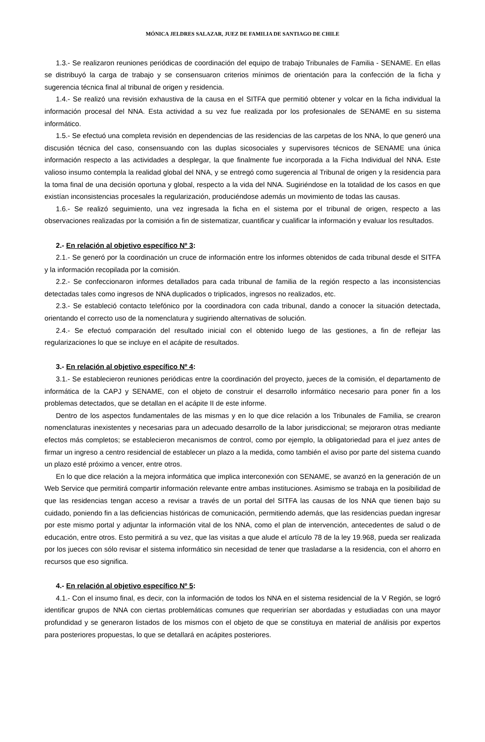MÓNICA JELDRES SALAZAR, JUEZ DE FAMILIA DE SANTIAGO DE CHILE
1.3.- Se realizaron reuniones periódicas de coordinación del equipo de trabajo Tribunales de Familia - SENAME. En ellas se distribuyó la carga de trabajo y se consensuaron criterios mínimos de orientación para la confección de la ficha y sugerencia técnica final al tribunal de origen y residencia.
1.4.- Se realizó una revisión exhaustiva de la causa en el SITFA que permitió obtener y volcar en la ficha individual la información procesal del NNA. Esta actividad a su vez fue realizada por los profesionales de SENAME en su sistema informático.
1.5.- Se efectuó una completa revisión en dependencias de las residencias de las carpetas de los NNA, lo que generó una discusión técnica del caso, consensuando con las duplas sicosociales y supervisores técnicos de SENAME una única información respecto a las actividades a desplegar, la que finalmente fue incorporada a la Ficha Individual del NNA. Este valioso insumo contempla la realidad global del NNA, y se entregó como sugerencia al Tribunal de origen y la residencia para la toma final de una decisión oportuna y global, respecto a la vida del NNA. Sugiriéndose en la totalidad de los casos en que existían inconsistencias procesales la regularización, produciéndose además un movimiento de todas las causas.
1.6.- Se realizó seguimiento, una vez ingresada la ficha en el sistema por el tribunal de origen, respecto a las observaciones realizadas por la comisión a fin de sistematizar, cuantificar y cualificar la información y evaluar los resultados.
2.- En relación al objetivo específico Nº 3:
2.1.- Se generó por la coordinación un cruce de información entre los informes obtenidos de cada tribunal desde el SITFA y la información recopilada por la comisión.
2.2.- Se confeccionaron informes detallados para cada tribunal de familia de la región respecto a las inconsistencias detectadas tales como ingresos de NNA duplicados o triplicados, ingresos no realizados, etc.
2.3.- Se estableció contacto telefónico por la coordinadora con cada tribunal, dando a conocer la situación detectada, orientando el correcto uso de la nomenclatura y sugiriendo alternativas de solución.
2.4.- Se efectuó comparación del resultado inicial con el obtenido luego de las gestiones, a fin de reflejar las regularizaciones lo que se incluye en el acápite de resultados.
3.- En relación al objetivo específico Nº 4:
3.1.- Se establecieron reuniones periódicas entre la coordinación del proyecto, jueces de la comisión, el departamento de informática de la CAPJ y SENAME, con el objeto de construir el desarrollo informático necesario para poner fin a los problemas detectados, que se detallan en el acápite II de este informe.
Dentro de los aspectos fundamentales de las mismas y en lo que dice relación a los Tribunales de Familia, se crearon nomenclaturas inexistentes y necesarias para un adecuado desarrollo de la labor jurisdiccional; se mejoraron otras mediante efectos más completos; se establecieron mecanismos de control, como por ejemplo, la obligatoriedad para el juez antes de firmar un ingreso a centro residencial de establecer un plazo a la medida, como también el aviso por parte del sistema cuando un plazo esté próximo a vencer, entre otros.
En lo que dice relación a la mejora informática que implica interconexión con SENAME, se avanzó en la generación de un Web Service que permitirá compartir información relevante entre ambas instituciones. Asimismo se trabaja en la posibilidad de que las residencias tengan acceso a revisar a través de un portal del SITFA las causas de los NNA que tienen bajo su cuidado, poniendo fin a las deficiencias históricas de comunicación, permitiendo además, que las residencias puedan ingresar por este mismo portal y adjuntar la información vital de los NNA, como el plan de intervención, antecedentes de salud o de educación, entre otros. Esto permitirá a su vez, que las visitas a que alude el artículo 78 de la ley 19.968, pueda ser realizada por los jueces con sólo revisar el sistema informático sin necesidad de tener que trasladarse a la residencia, con el ahorro en recursos que eso significa.
4.- En relación al objetivo específico Nº 5:
4.1.- Con el insumo final, es decir, con la información de todos los NNA en el sistema residencial de la V Región, se logró identificar grupos de NNA con ciertas problemáticas comunes que requerirían ser abordadas y estudiadas con una mayor profundidad y se generaron listados de los mismos con el objeto de que se constituya en material de análisis por expertos para posteriores propuestas, lo que se detallará en acápites posteriores.